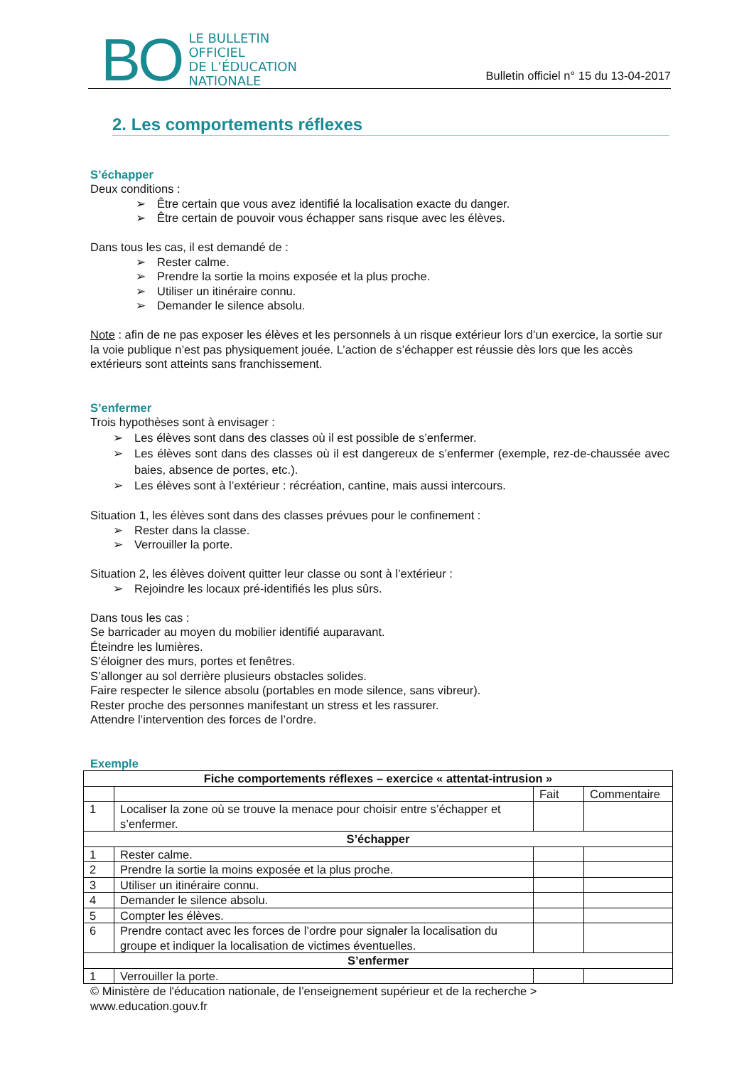BO
LE BULLETIN
OFFICIEL
DE L’ÉDUCATION
NATIONALE
Bulletin officiel n° 15 du 13-04-2017
2. Les comportements réflexes
S’échapper
Deux conditions :
➢ Être certain que vous avez identifié la localisation exacte du danger.
➢ Être certain de pouvoir vous échapper sans risque avec les élèves.
Dans tous les cas, il est demandé de :
➢ Rester calme.
➢ Prendre la sortie la moins exposée et la plus proche.
➢ Utiliser un itinéraire connu.
➢ Demander le silence absolu.
Note : afin de ne pas exposer les élèves et les personnels à un risque extérieur lors d’un exercice, la sortie sur la voie publique n’est pas physiquement jouée. L’action de s’échapper est réussie dès lors que les accès extérieurs sont atteints sans franchissement.
S’enfermer
Trois hypothèses sont à envisager :
➢ Les élèves sont dans des classes où il est possible de s’enfermer.
➢ Les élèves sont dans des classes où il est dangereux de s’enfermer (exemple, rez-de-chaussée avec baies, absence de portes, etc.).
➢ Les élèves sont à l’extérieur : récréation, cantine, mais aussi intercours.
Situation 1, les élèves sont dans des classes prévues pour le confinement :
➢ Rester dans la classe.
➢ Verrouiller la porte.
Situation 2, les élèves doivent quitter leur classe ou sont à l’extérieur :
➢ Rejoindre les locaux pré-identifiés les plus sûrs.
Dans tous les cas :
Se barricader au moyen du mobilier identifié auparavant.
Éteindre les lumières.
S’éloigner des murs, portes et fenêtres.
S’allonger au sol derrière plusieurs obstacles solides.
Faire respecter le silence absolu (portables en mode silence, sans vibreur).
Rester proche des personnes manifestant un stress et les rassurer.
Attendre l’intervention des forces de l’ordre.
Exemple
| Fiche comportements réflexes – exercice « attentat-intrusion » | | | |
| | | Fait | Commentaire |
| 1 | Localiser la zone où se trouve la menace pour choisir entre s’échapper et s’enfermer. | | |
| S’échapper | | | |
| 1 | Rester calme. | | |
| 2 | Prendre la sortie la moins exposée et la plus proche. | | |
| 3 | Utiliser un itinéraire connu. | | |
| 4 | Demander le silence absolu. | | |
| 5 | Compter les élèves. | | |
| 6 | Prendre contact avec les forces de l’ordre pour signaler la localisation du groupe et indiquer la localisation de victimes éventuelles. | | |
| S’enfermer | | | |
| 1 | Verrouiller la porte. | | |
© Ministère de l'éducation nationale, de l’enseignement supérieur et de la recherche >
www.education.gouv.fr